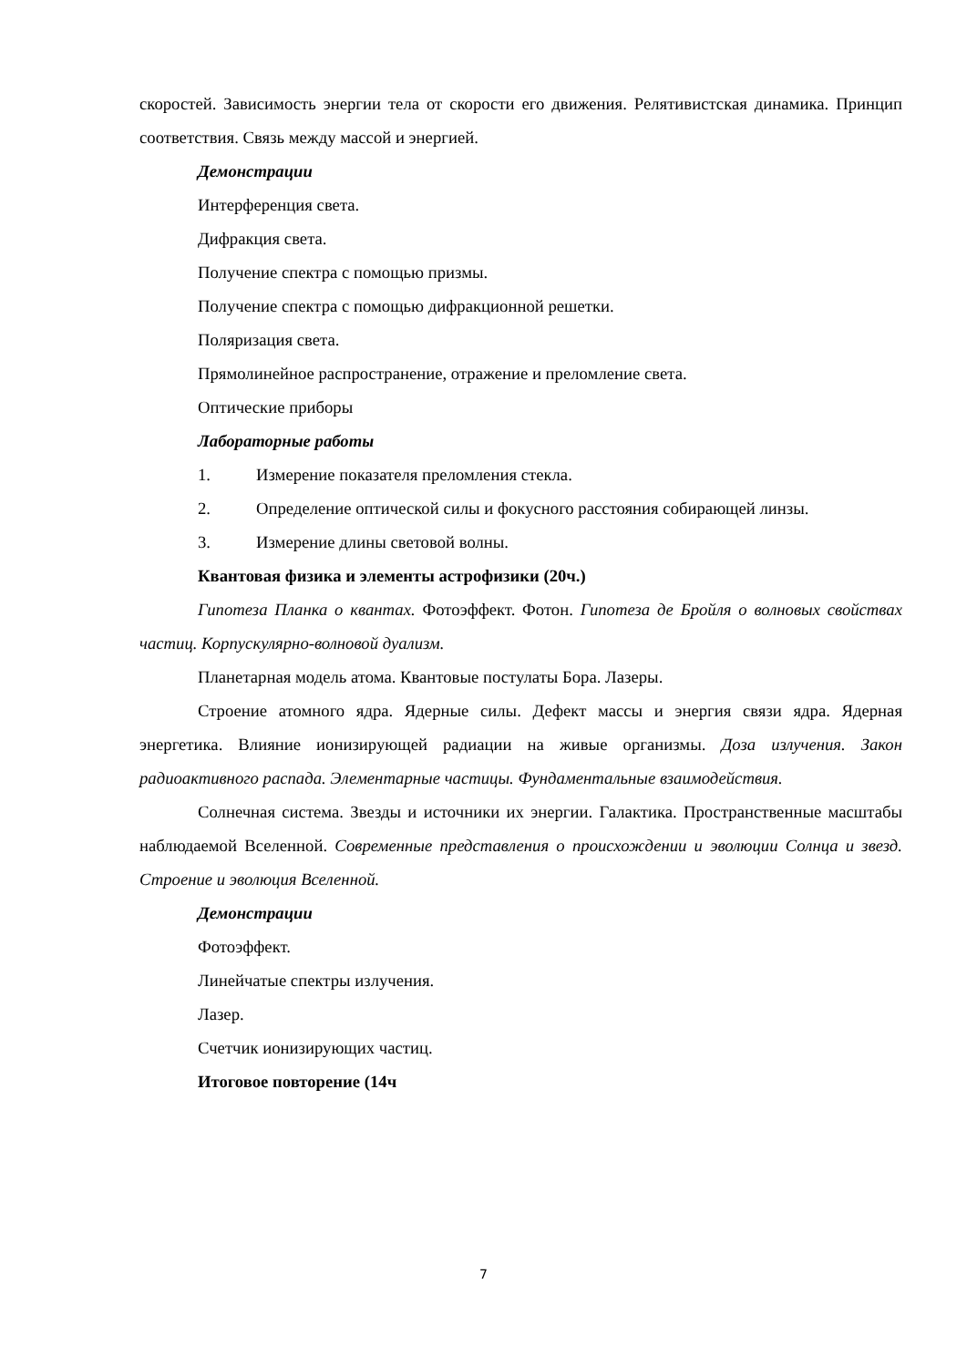скоростей. Зависимость энергии тела от скорости его движения. Релятивистская динами­ка. Принцип соответствия. Связь между массой и энергией.
Демонстрации
Интерференция света.
Дифракция света.
Получение спектра с помощью призмы.
Получение спектра с помощью дифракционной решетки.
Поляризация света.
Прямолинейное распространение, отражение и преломление света.
Оптические приборы
Лабораторные работы
1. Измерение показателя преломления стекла.
2. Определение оптической силы и фокусного расстояния собирающей линзы.
3. Измерение длины световой волны.
Квантовая физика и элементы астрофизики (20ч.)
Гипотеза Планка о квантах. Фотоэффект. Фотон. Гипотеза де Бройля о волновых свойствах частиц. Корпускулярно-волновой дуализм.
Планетарная модель атома. Квантовые постулаты Бора. Лазеры.
Строение атомного ядра. Ядерные силы. Дефект массы и энергия связи ядра. Ядер­ная энергетика. Влияние ионизирующей радиации на живые организмы. Доза излучения. Закон радиоактивного распада. Элементарные частицы. Фундаментальные взаимодей­ствия.
Солнечная система. Звезды и источники их энергии. Галактика. Пространственные масштабы наблюдаемой Вселенной. Современные представления о происхождении и эво­люции Солнца и звезд. Строение и эволюция Вселенной.
Демонстрации
Фотоэффект.
Линейчатые спектры излучения.
Лазер.
Счетчик ионизирующих частиц.
Итоговое повторение (14ч
7